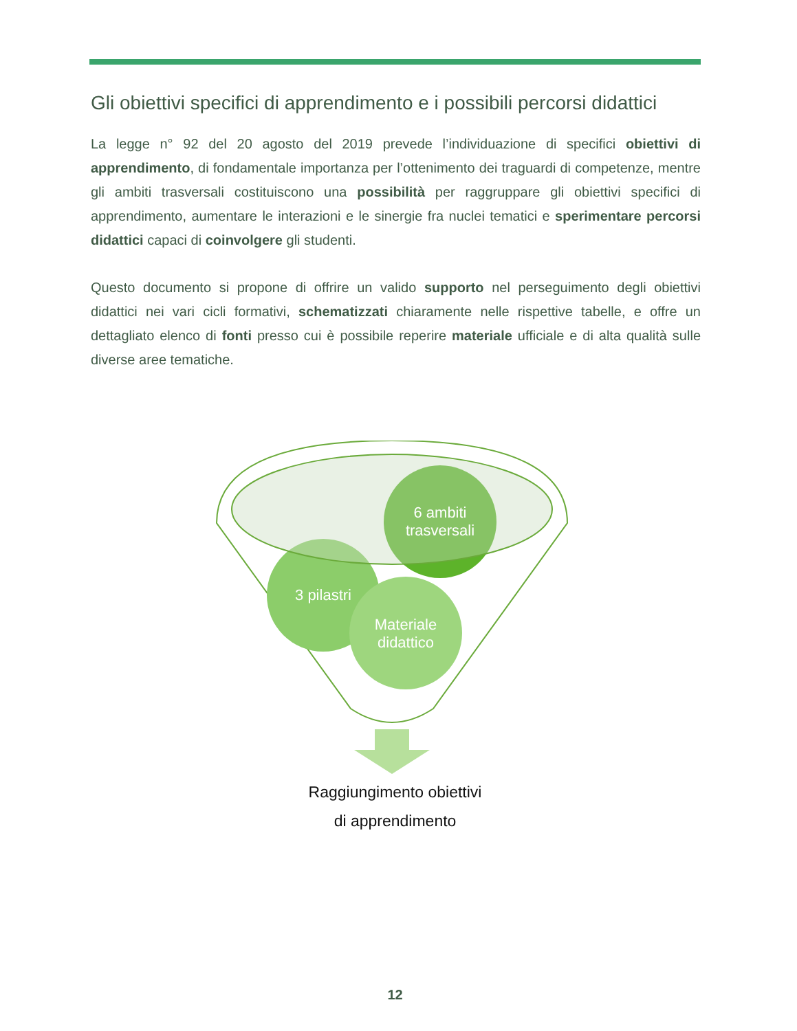Gli obiettivi specifici di apprendimento e i possibili percorsi didattici
La legge n° 92 del 20 agosto del 2019 prevede l’individuazione di specifici obiettivi di apprendimento, di fondamentale importanza per l’ottenimento dei traguardi di competenze, mentre gli ambiti trasversali costituiscono una possibilità per raggruppare gli obiettivi specifici di apprendimento, aumentare le interazioni e le sinergie fra nuclei tematici e sperimentare percorsi didattici capaci di coinvolgere gli studenti.
Questo documento si propone di offrire un valido supporto nel perseguimento degli obiettivi didattici nei vari cicli formativi, schematizzati chiaramente nelle rispettive tabelle, e offre un dettagliato elenco di fonti presso cui è possibile reperire materiale ufficiale e di alta qualità sulle diverse aree tematiche.
3 pilastri
6 ambiti trasversali
Materiale didattico
Raggiungimento obiettivi
di apprendimento
12